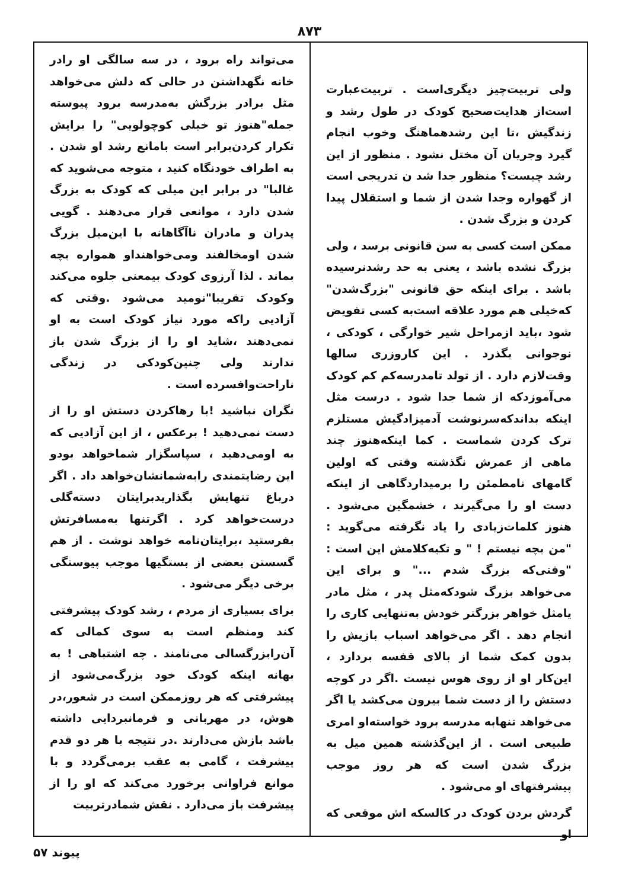۸۷۳
ولی تربیت‌چیز دیگری‌است . تربیت‌عبارت است‌از هدایت‌صحیح کودک در طول رشد و زندگیش ،تا این رشدهماهنگ وخوب انجام گیرد وجریان آن مختل نشود . منظور از این رشد چیست؟ منظور جدا شد ن تدریجی است از گهواره وجدا شدن از شما و استقلال پیدا کردن و بزرگ شدن .
ممکن است کسی به سن قانونی برسد ، ولی بزرگ نشده باشد ، یعنی به حد رشدنرسیده باشد . برای اینکه حق قانونی "بزرگ‌شدن" که‌خیلی هم مورد علاقه است‌به کسی تفویض شود ،باید ازمراحل شیر خوارگی ، کودکی ، نوجوانی بگذرد . این کاروزری سالها وقت‌لازم دارد . از تولد تامدرسه‌کم کم کودک می‌آموزدکه از شما جدا شود . درست مثل اینکه بداندکه‌سرنوشت آدمیزادگیش مستلزم ترک کردن شماست . کما اینکه‌هنوز چند ماهی از عمرش نگذشته وقتی که اولین گامهای نامطمئن را برمیداردگاهی از اینکه دست او را می‌گیرند ، خشمگین می‌شود . هنوز کلمات‌زیادی را یاد نگرفته می‌گوید : "من بچه نیستم ! " و تکیه‌کلامش این است : "وقتی‌که بزرگ شدم ..." و برای این می‌خواهد بزرگ شودکه‌مثل پدر ، مثل مادر یامثل خواهر بزرگتر خودش به‌تنهایی کاری را انجام دهد . اگر می‌خواهد اسباب بازیش را بدون کمک شما از بالای قفسه بردارد ، این‌کار او از روی هوس نیست .اگر در کوچه دستش را از دست شما بیرون می‌کشد یا اگر می‌خواهد تنهابه مدرسه برود خواسته‌او امری طبیعی است . از این‌گذشته همین میل به بزرگ شدن است که هر روز موجب پیشرفتهای او می‌شود .
گردش بردن کودک در کالسکه اش موقعی که او
می‌تواند راه برود ، در سه سالگی او رادر خانه نگهداشتن در حالی که دلش می‌خواهد مثل برادر بزرگش به‌مدرسه برود پیوسته جمله"هنوز تو خیلی کوچولویی" را برایش تکرار کردن‌برابر است بامانع رشد او شدن . به اطراف خودنگاه کنید ، متوجه می‌شوید که غالبا" در برابر این میلی که کودک به بزرگ شدن دارد ، موانعی قرار می‌دهند . گویی پدران و مادران ناآگاهانه با این‌میل بزرگ شدن اومخالفند ومی‌خواهنداو همواره بچه بماند . لذا آرزوی کودک بیمعنی جلوه می‌کند وکودک تقریبا"نومید می‌شود .وقتی که آزادیی راکه مورد نیاز کودک است به او نمی‌دهند ،شاید او را از بزرگ شدن باز ندارند ولی چنین‌کودکی در زندگی ناراحت‌وافسرده است .
نگران نباشید !با رهاکردن دستش او را از دست نمی‌دهید ! برعکس ، از این آزادیی که به اومی‌دهید ، سپاسگزار شماخواهد بودو این رضایتمندی رابه‌شمانشان‌خواهد داد . اگر درباغ تنهایش بگذاریدبرایتان دسته‌گلی درست‌خواهد کرد . اگرتنها به‌مسافرتش بفرستید ،برایتان‌نامه خواهد نوشت . از هم گسستن بعضی از بستگیها موجب پیوستگی برخی دیگر می‌شود .
برای بسیاری از مردم ، رشد کودک پیشرفتی کند ومنظم است به سوی کمالی که آن‌رابزرگسالی می‌نامند . چه اشتباهی ! به بهانه اینکه کودک خود بزرگ‌می‌شود از پیشرفتی که هر روزممکن است در شعور،در هوش، در مهربانی و فرمانبردایی داشته باشد بازش می‌دارند .در نتیجه با هر دو قدم پیشرفت ، گامی به عقب برمی‌گردد و با موانع فراوانی برخورد می‌کند که او را از پیشرفت باز می‌دارد . نقش شمادرتربیت
پیوند ۵۷